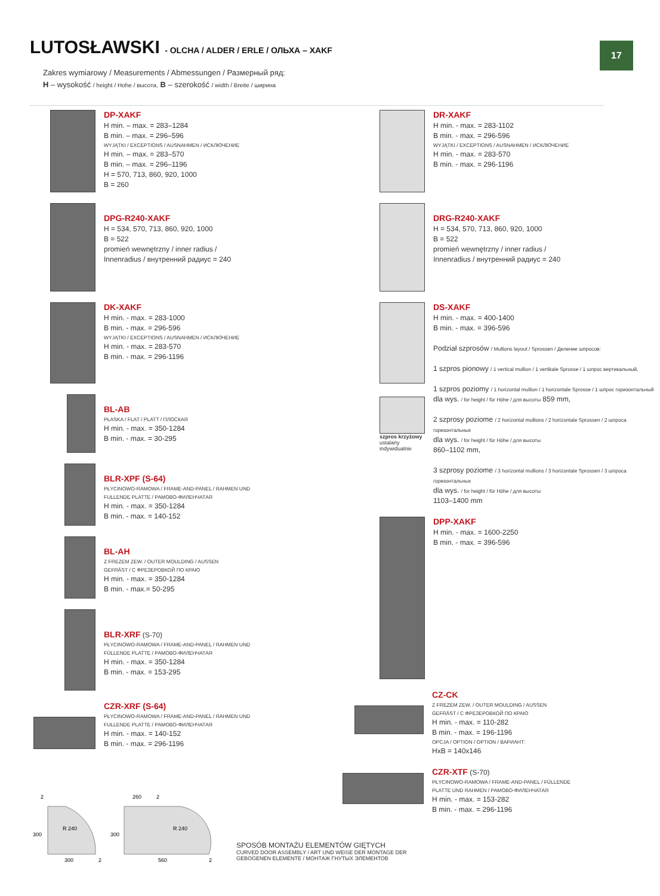LUTOSŁAWSKI - OLCHA / ALDER / ERLE / ОЛЬХА – XAKF
17
Zakres wymiarowy / Measurements / Abmessungen / Размерный ряд:
H – wysokość / height / Hohe / высота, B – szerokość / width / Breite / ширина
DP-XAKF
H min. – max. = 283–1284
B min. – max. = 296–596
WYJĄTKI / EXCEPTIONS / AUSNAHMEN / ИСКЛЮЧЕНИЕ
H min. – max. = 283–570
B min. – max. = 296–1196
H = 570, 713, 860, 920, 1000
B = 260
DPG-R240-XAKF
H = 534, 570, 713, 860, 920, 1000
B = 522
promień wewnętrzny / inner radius /
Innenradius / внутренний радиус = 240
DK-XAKF
H min. - max. = 283-1000
B min. - max. = 296-596
WYJĄTKI / EXCEPTIONS / AUSNAHMEN / ИСКЛЮЧЕНИЕ
H min. - max. = 283-570
B min. - max. = 296-1196
BL-AB
PŁASKA / FLAT / PLATT / ПЛОСКАЯ
H min. - max. = 350-1284
B min. - max. = 30-295
BLR-XPF (S-64)
PŁYCINOWO-RAMOWA / FRAME-AND-PANEL / RAHMEN UND
FULLENDE PLATTE / РАМОВО-ФИЛЕНЧАТАЯ
H min. - max. = 350-1284
B min. - max. = 140-152
BL-AH
Z FREZEM ZEW. / OUTER MOULDING / AUSSEN
GEFRÄST / С ФРЕЗЕРОВКОЙ ПО КРАЮ
H min. - max. = 350-1284
B min. - max.= 50-295
BLR-XRF (S-70)
PŁYCINOWO-RAMOWA / FRAME-AND-PANEL / RAHMEN UND
FÜLLENDE PLATTE / РАМОВО-ФИЛЕНЧАТАЯ
H min. - max. = 350-1284
B min. - max. = 153-295
CZR-XRF (S-64)
PŁYCINOWO-RAMOWA / FRAME-AND-PANEL / RAHMEN UND
FULLENDE PLATTE / РАМОВО-ФИЛЕНЧАТАЯ
H min. - max. = 140-152
B min. - max. = 296-1196
DR-XAKF
H min. - max. = 283-1102
B min. - max. = 296-596
WYJĄTKI / EXCEPTIONS / AUSNAHMEN / ИСКЛЮЧЕНИЕ
H min. - max. = 283-570
B min. - max. = 296-1196
DRG-R240-XAKF
H = 534, 570, 713, 860, 920, 1000
B = 522
promień wewnętrzny / inner radius /
Innenradius / внутренний радиус = 240
szpros krzyżowy
ustalany
indywidualnie
DS-XAKF
H min. - max. = 400-1400
B min. - max. = 396-596
Podział szprosów / Mullions layout / Sprossen / Деление шпросов:
1 szpros pionowy / 1 vertical mullion / 1 vertikale Sprosse / 1 шпрос вертикальный,
1 szpros poziomy / 1 horizontal mullion / 1 horizontale Sprosse / 1 шпрос горизонтальный
dla wys. / for height / für Höhe / для высоты 859 mm,
2 szprosy poziome / 2 horizontal mullions / 2 horizontale Sprossen / 2 шпроса горизонтальных
dla wys. / for height / für Höhe / для высоты
860–1102 mm,
3 szprosy poziome / 3 horizontal mullions / 3 horizontale Sprossen / 3 шпроса горизонтальных
dla wys. / for height / für Höhe / для высоты
1103–1400 mm
DPP-XAKF
H min. - max. = 1600-2250
B min. - max. = 396-596
CZ-CK
Z FREZEM ZEW. / OUTER MOULDING / AUSSEN
GEFRÄST / С ФРЕЗЕРОВКОЙ ПО КРАЮ
H min. - max. = 110-282
B min. - max. = 196-1196
OPCJA / OPTION / OPTION / ВАРИАНТ:
HxB = 140x146
CZR-XTF (S-70)
PŁYCINOWO-RAMOWA / FRAME-AND-PANEL / FÜLLENDE
PLATTE UND RAHMEN / РАМОВО-ФИЛЕНЧАТАЯ
H min. - max. = 153-282
B min. - max. = 296-1196
2
260
2
R 240
R 240
300
300
300
560
2
2
SPOSÓB MONTAŻU ELEMENTÓW GIĘTYCH
CURVED DOOR ASSEMBLY / ART UND WEISE DER MONTAGE DER
GEBOGENEN ELEMENTE / МОНТАЖ ГНУТЫХ ЭЛЕМЕНТОВ